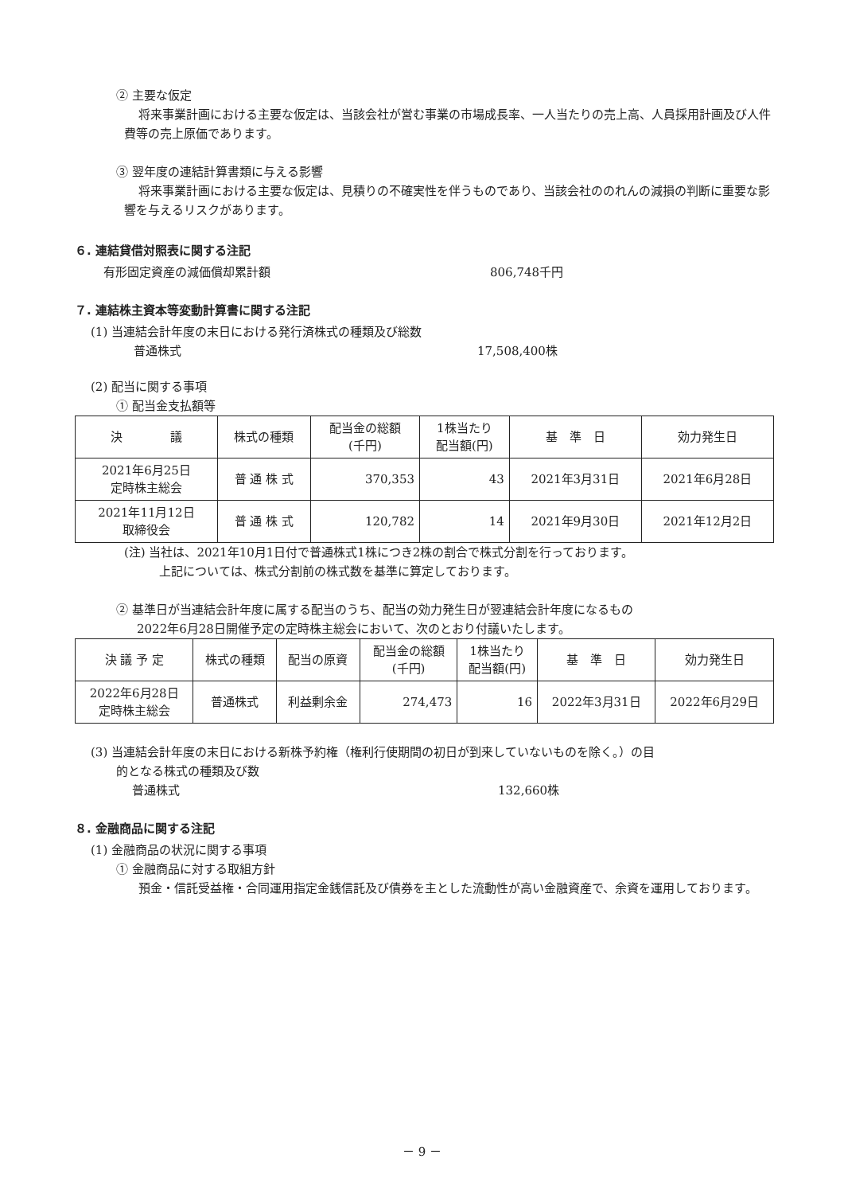② 主要な仮定
将来事業計画における主要な仮定は、当該会社が営む事業の市場成長率、一人当たりの売上高、人員採用計画及び人件費等の売上原価であります。
③ 翌年度の連結計算書類に与える影響
将来事業計画における主要な仮定は、見積りの不確実性を伴うものであり、当該会社ののれんの減損の判断に重要な影響を与えるリスクがあります。
６. 連結貸借対照表に関する注記
有形固定資産の減価償却累計額 806,748千円
７. 連結株主資本等変動計算書に関する注記
(1) 当連結会計年度の末日における発行済株式の種類及び総数
普通株式 17,508,400株
(2) 配当に関する事項
① 配当金支払額等
| 決 議 | 株式の種類 | 配当金の総額 (千円) | 1株当たり 配当額(円) | 基 準 日 | 効力発生日 |
| --- | --- | --- | --- | --- | --- |
| 2021年6月25日 定時株主総会 | 普 通 株 式 | 370,353 | 43 | 2021年3月31日 | 2021年6月28日 |
| 2021年11月12日 取締役会 | 普 通 株 式 | 120,782 | 14 | 2021年9月30日 | 2021年12月2日 |
(注) 当社は、2021年10月1日付で普通株式1株につき2株の割合で株式分割を行っております。
上記については、株式分割前の株式数を基準に算定しております。
② 基準日が当連結会計年度に属する配当のうち、配当の効力発生日が翌連結会計年度になるもの
2022年6月28日開催予定の定時株主総会において、次のとおり付議いたします。
| 決 議 予 定 | 株式の種類 | 配当の原資 | 配当金の総額 (千円) | 1株当たり 配当額(円) | 基 準 日 | 効力発生日 |
| --- | --- | --- | --- | --- | --- | --- |
| 2022年6月28日 定時株主総会 | 普通株式 | 利益剰余金 | 274,473 | 16 | 2022年3月31日 | 2022年6月29日 |
(3) 当連結会計年度の末日における新株予約権（権利行使期間の初日が到来していないものを除く。）の目
的となる株式の種類及び数
普通株式 132,660株
８. 金融商品に関する注記
(1) 金融商品の状況に関する事項
① 金融商品に対する取組方針
預金・信託受益権・合同運用指定金銭信託及び債券を主とした流動性が高い金融資産で、余資を運用しております。
－ 9 －